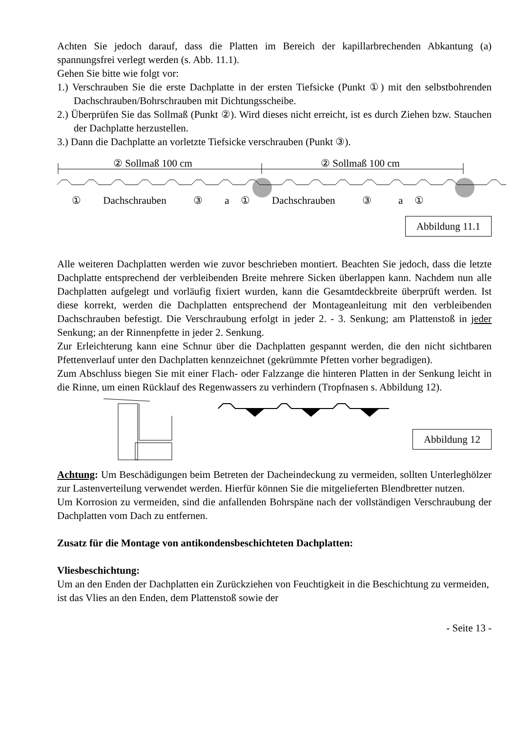Achten Sie jedoch darauf, dass die Platten im Bereich der kapillarbrechenden Abkantung (a) spannungsfrei verlegt werden (s. Abb. 11.1).
Gehen Sie bitte wie folgt vor:
1.) Verschrauben Sie die erste Dachplatte in der ersten Tiefsicke (Punkt ①) mit den selbstbohrenden Dachschrauben/Bohrschrauben mit Dichtungsscheibe.
2.) Überprüfen Sie das Sollmaß (Punkt ②). Wird dieses nicht erreicht, ist es durch Ziehen bzw. Stauchen der Dachplatte herzustellen.
3.) Dann die Dachplatte an vorletzte Tiefsicke verschrauben (Punkt ③).
② Sollmaß 100 cm ② Sollmaß 100 cm
① Dachschrauben ③ a ① Dachschrauben ③ a ①
Abbildung 11.1
Alle weiteren Dachplatten werden wie zuvor beschrieben montiert. Beachten Sie jedoch, dass die letzte Dachplatte entsprechend der verbleibenden Breite mehrere Sicken überlappen kann. Nachdem nun alle Dachplatten aufgelegt und vorläufig fixiert wurden, kann die Gesamtdeckbreite überprüft werden. Ist diese korrekt, werden die Dachplatten entsprechend der Montageanleitung mit den verbleibenden Dachschrauben befestigt. Die Verschraubung erfolgt in jeder 2. - 3. Senkung; am Plattenstoß in jeder Senkung; an der Rinnenpfette in jeder 2. Senkung.
Zur Erleichterung kann eine Schnur über die Dachplatten gespannt werden, die den nicht sichtbaren Pfettenverlauf unter den Dachplatten kennzeichnet (gekrümmte Pfetten vorher begradigen).
Zum Abschluss biegen Sie mit einer Flach- oder Falzzange die hinteren Platten in der Senkung leicht in die Rinne, um einen Rücklauf des Regenwassers zu verhindern (Tropfnasen s. Abbildung 12).
Abbildung 12
Achtung: Um Beschädigungen beim Betreten der Dacheindeckung zu vermeiden, sollten Unterleghölzer zur Lastenverteilung verwendet werden. Hierfür können Sie die mitgelieferten Blendbretter nutzen.
Um Korrosion zu vermeiden, sind die anfallenden Bohrspäne nach der vollständigen Verschraubung der Dachplatten vom Dach zu entfernen.
Zusatz für die Montage von antikondensbeschichteten Dachplatten:
Vliesbeschichtung:
Um an den Enden der Dachplatten ein Zurückziehen von Feuchtigkeit in die Beschichtung zu vermeiden, ist das Vlies an den Enden, dem Plattenstoß sowie der
- Seite 13 -